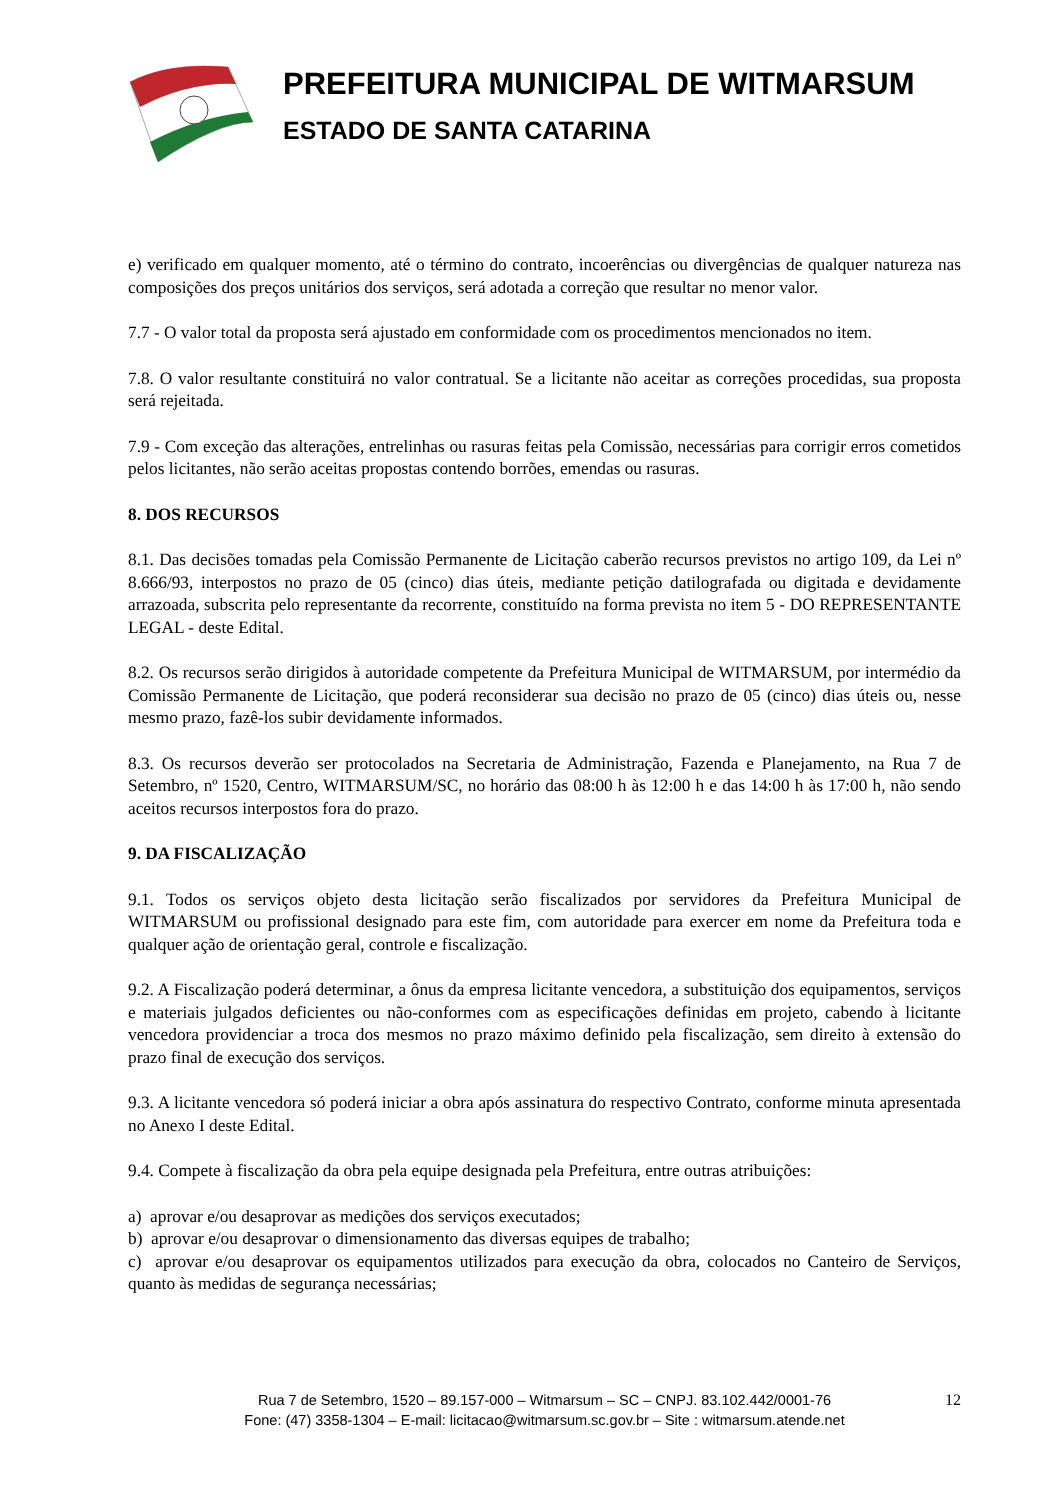PREFEITURA MUNICIPAL DE WITMARSUM
ESTADO DE SANTA CATARINA
e) verificado em qualquer momento, até o término do contrato, incoerências ou divergências de qualquer natureza nas composições dos preços unitários dos serviços, será adotada a correção que resultar no menor valor.
7.7 - O valor total da proposta será ajustado em conformidade com os procedimentos mencionados no item.
7.8. O valor resultante constituirá no valor contratual. Se a licitante não aceitar as correções procedidas, sua proposta será rejeitada.
7.9 - Com exceção das alterações, entrelinhas ou rasuras feitas pela Comissão, necessárias para corrigir erros cometidos pelos licitantes, não serão aceitas propostas contendo borrões, emendas ou rasuras.
8. DOS RECURSOS
8.1. Das decisões tomadas pela Comissão Permanente de Licitação caberão recursos previstos no artigo 109, da Lei nº 8.666/93, interpostos no prazo de 05 (cinco) dias úteis, mediante petição datilografada ou digitada e devidamente arrazoada, subscrita pelo representante da recorrente, constituído na forma prevista no item 5 - DO REPRESENTANTE LEGAL - deste Edital.
8.2. Os recursos serão dirigidos à autoridade competente da Prefeitura Municipal de WITMARSUM, por intermédio da Comissão Permanente de Licitação, que poderá reconsiderar sua decisão no prazo de 05 (cinco) dias úteis ou, nesse mesmo prazo, fazê-los subir devidamente informados.
8.3. Os recursos deverão ser protocolados na Secretaria de Administração, Fazenda e Planejamento, na Rua 7 de Setembro, nº 1520, Centro, WITMARSUM/SC, no horário das 08:00 h às 12:00 h e das 14:00 h às 17:00 h, não sendo aceitos recursos interpostos fora do prazo.
9. DA FISCALIZAÇÃO
9.1. Todos os serviços objeto desta licitação serão fiscalizados por servidores da Prefeitura Municipal de WITMARSUM ou profissional designado para este fim, com autoridade para exercer em nome da Prefeitura toda e qualquer ação de orientação geral, controle e fiscalização.
9.2. A Fiscalização poderá determinar, a ônus da empresa licitante vencedora, a substituição dos equipamentos, serviços e materiais julgados deficientes ou não-conformes com as especificações definidas em projeto, cabendo à licitante vencedora providenciar a troca dos mesmos no prazo máximo definido pela fiscalização, sem direito à extensão do prazo final de execução dos serviços.
9.3. A licitante vencedora só poderá iniciar a obra após assinatura do respectivo Contrato, conforme minuta apresentada no Anexo I deste Edital.
9.4. Compete à fiscalização da obra pela equipe designada pela Prefeitura, entre outras atribuições:
a) aprovar e/ou desaprovar as medições dos serviços executados;
b) aprovar e/ou desaprovar o dimensionamento das diversas equipes de trabalho;
c) aprovar e/ou desaprovar os equipamentos utilizados para execução da obra, colocados no Canteiro de Serviços, quanto às medidas de segurança necessárias;
Rua 7 de Setembro, 1520 – 89.157-000 – Witmarsum – SC – CNPJ. 83.102.442/0001-76
Fone: (47) 3358-1304 – E-mail: licitacao@witmarsum.sc.gov.br – Site : witmarsum.atende.net
12